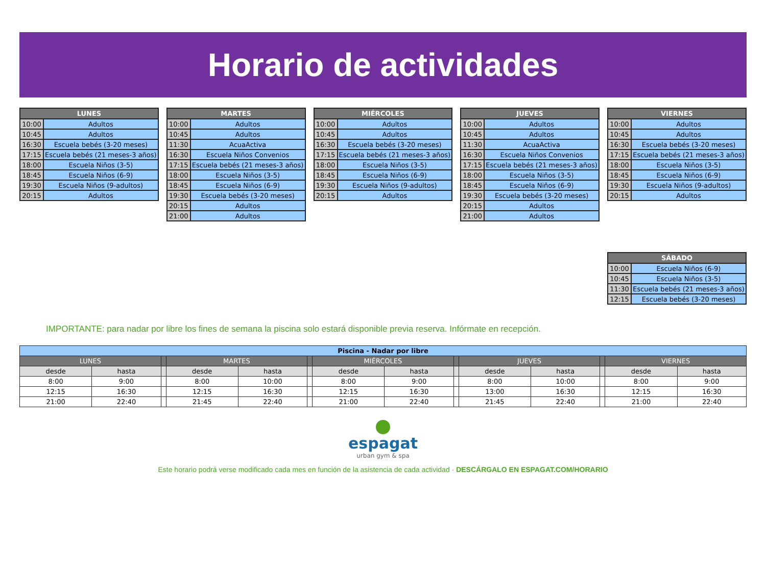Horario de actividades
| LUNES | |
| --- | --- |
| 10:00 | Adultos |
| 10:45 | Adultos |
| 16:30 | Escuela bebés (3-20 meses) |
| 17:15 | Escuela bebés (21 meses-3 años) |
| 18:00 | Escuela Niños (3-5) |
| 18:45 | Escuela Niños (6-9) |
| 19:30 | Escuela Niños (9-adultos) |
| 20:15 | Adultos |
| MARTES | |
| --- | --- |
| 10:00 | Adultos |
| 10:45 | Adultos |
| 11:30 | AcuaActiva |
| 16:30 | Escuela Niños Convenios |
| 17:15 | Escuela bebés (21 meses-3 años) |
| 18:00 | Escuela Niños (3-5) |
| 18:45 | Escuela Niños (6-9) |
| 19:30 | Escuela bebés (3-20 meses) |
| 20:15 | Adultos |
| 21:00 | Adultos |
| MIÉRCOLES | |
| --- | --- |
| 10:00 | Adultos |
| 10:45 | Adultos |
| 16:30 | Escuela bebés (3-20 meses) |
| 17:15 | Escuela bebés (21 meses-3 años) |
| 18:00 | Escuela Niños (3-5) |
| 18:45 | Escuela Niños (6-9) |
| 19:30 | Escuela Niños (9-adultos) |
| 20:15 | Adultos |
| JUEVES | |
| --- | --- |
| 10:00 | Adultos |
| 10:45 | Adultos |
| 11:30 | AcuaActiva |
| 16:30 | Escuela Niños Convenios |
| 17:15 | Escuela bebés (21 meses-3 años) |
| 18:00 | Escuela Niños (3-5) |
| 18:45 | Escuela Niños (6-9) |
| 19:30 | Escuela bebés (3-20 meses) |
| 20:15 | Adultos |
| 21:00 | Adultos |
| VIERNES | |
| --- | --- |
| 10:00 | Adultos |
| 10:45 | Adultos |
| 16:30 | Escuela bebés (3-20 meses) |
| 17:15 | Escuela bebés (21 meses-3 años) |
| 18:00 | Escuela Niños (3-5) |
| 18:45 | Escuela Niños (6-9) |
| 19:30 | Escuela Niños (9-adultos) |
| 20:15 | Adultos |
| SÁBADO | |
| --- | --- |
| 10:00 | Escuela Niños (6-9) |
| 10:45 | Escuela Niños (3-5) |
| 11:30 | Escuela bebés (21 meses-3 años) |
| 12:15 | Escuela bebés (3-20 meses) |
IMPORTANTE: para nadar por libre los fines de semana la piscina solo estará disponible previa reserva. Infórmate en recepción.
| Piscina - Nadar por libre | | | | | | | | | | | | | |
| --- | --- | --- | --- | --- | --- | --- | --- | --- | --- | --- | --- | --- | --- |
| LUNES | | | MARTES | | | MIÉRCOLES | | | JUEVES | | | VIERNES | |
| desde | hasta | | desde | hasta | | desde | hasta | | desde | hasta | | desde | hasta |
| 8:00 | 9:00 | | 8:00 | 10:00 | | 8:00 | 9:00 | | 8:00 | 10:00 | | 8:00 | 9:00 |
| 12:15 | 16:30 | | 12:15 | 16:30 | | 12:15 | 16:30 | | 13:00 | 16:30 | | 12:15 | 16:30 |
| 21:00 | 22:40 | | 21:45 | 22:40 | | 21:00 | 22:40 | | 21:45 | 22:40 | | 21:00 | 22:40 |
espagat
urban gym & spa
Este horario podrá verse modificado cada mes en función de la asistencia de cada actividad · DESCÁRGALO EN ESPAGAT.COM/HORARIO